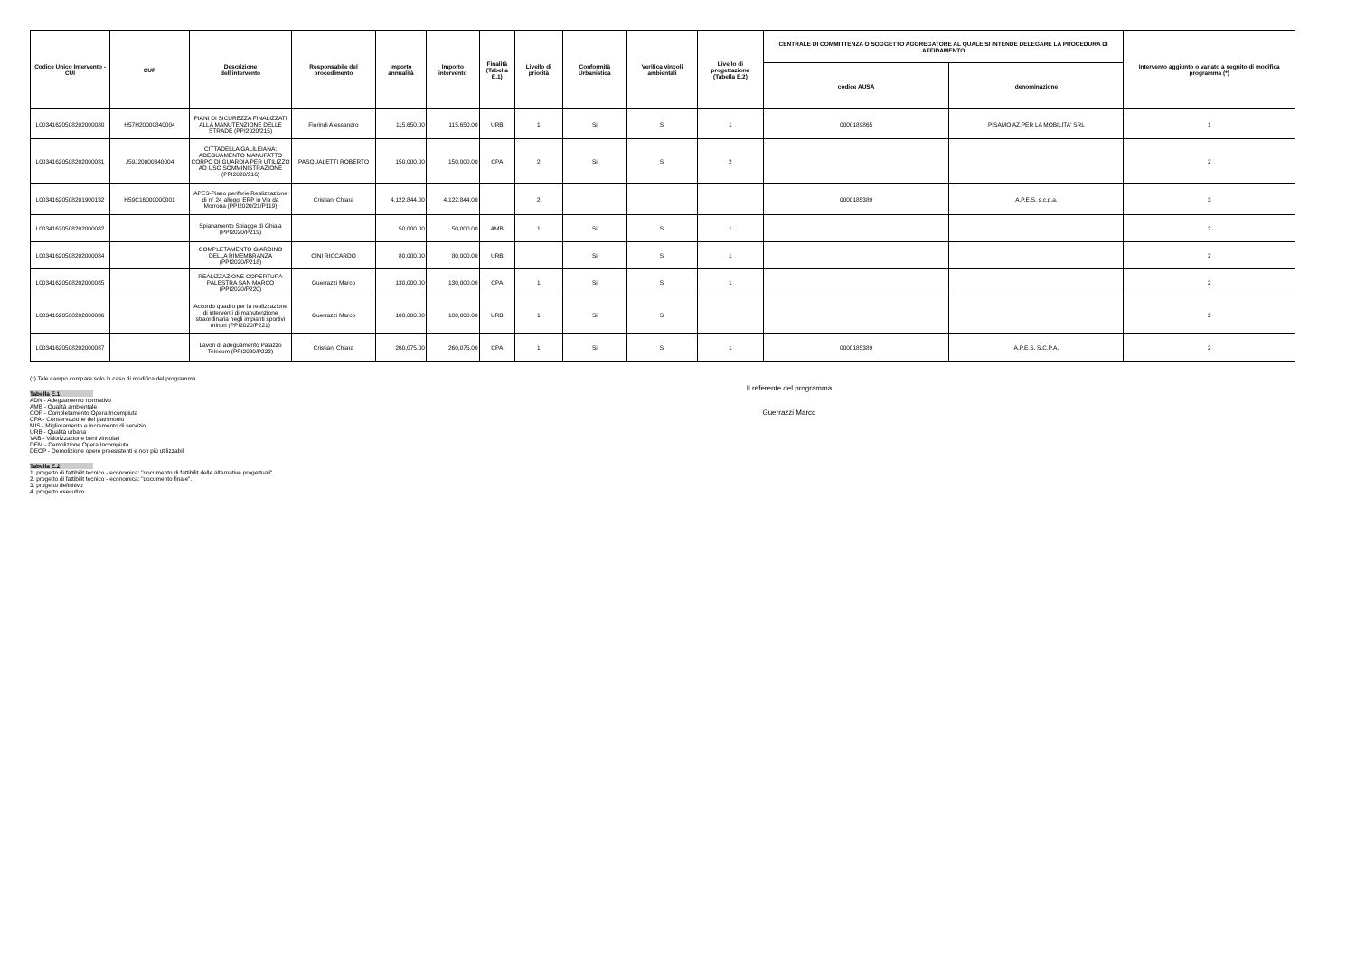| Codice Unico Intervento - CUI | CUP | Descrizione dell'intervento | Responsabile del procedimento | Importo annualità | Importo intervento | Finalità (Tabella E.1) | Livello di priorità | Conformità Urbanistica | Verifica vincoli ambientali | Livello di progettazione (Tabella E.2) | CENTRALE DI COMMITTENZA O SOGGETTO AGGREGATORE AL QUALE SI INTENDE DELEGARE LA PROCEDURA DI AFFIDAMENTO | | Intervento aggiunto o variato a seguito di modifica programma (*) |
| --- | --- | --- | --- | --- | --- | --- | --- | --- | --- | --- | --- | --- | --- |
| | | | | | | | | | | | codice AUSA | denominazione | |
| L00341620508202000080 | H57H20000840004 | PIANI DI SICUREZZA FINALIZZATI ALLA MANUTENZIONE DELLE STRADE (PPI2020/215) | Fiorindi Alessandro | 115,650.00 | 115,650.00 | URB | 1 | Si | Si | 1 | 0000189865 | PISAMO AZ.PER LA MOBILITA' SRL | 1 |
| L00341620508202000081 | J59J20000340004 | CITTADELLA GALILEIANA: ADEGUAMENTO MANUFATTO CORPO DI GUARDIA PER UTILIZZO AD USO SOMMINISTRAZIONE (PPI2020/216) | PASQUALETTI ROBERTO | 150,000.00 | 150,000.00 | CPA | 2 | Si | Si | 2 | | | 2 |
| L00341620508201900132 | H59C16000000001 | APES-Piano periferie:Realizzazione di n° 24 alloggi ERP in Via da Morrona (PPI2020/21/P119) | Cristiani Chiara | 4,122,844.00 | 4,122,844.00 | | 2 | | | | 0000185389 | A.P.E.S. s.c.p.a. | 3 |
| L00341620508202000082 | | Spianamento Spiagge di Ghiaia (PPI2020/P219) | | 50,000.00 | 50,000.00 | AMB | 1 | Si | Si | 1 | | | 2 |
| L00341620508202000084 | | COMPLETAMENTO GIARDINO DELLA RIMEMBRANZA (PPI2020/P218) | CINI RICCARDO | 80,000.00 | 80,000.00 | URB | | Si | Si | 1 | | | 2 |
| L00341620508202000085 | | REALIZZAZIONE COPERTURA PALESTRA SAN MARCO (PPI2020/P220) | Guerrazzi Marco | 130,000.00 | 130,000.00 | CPA | 1 | Si | Si | 1 | | | 2 |
| L00341620508202000086 | | Accordo quadro per la realizzazione di interventi di manutenzione straordinaria negli impianti sportivi minori (PPI2020/P221) | Guerrazzi Marco | 100,000.00 | 100,000.00 | URB | 1 | Si | Si | | | | 2 |
| L00341620508202000087 | | Lavori di adeguamento Palazzo Telecom (PPI2020/P222) | Cristiani Chiara | 260,075.00 | 260,075.00 | CPA | 1 | Si | Si | 1 | 0000185389 | A.P.E.S. S.C.P.A. | 2 |
(*) Tale campo compare solo in caso di modifica del programma
Tabella E.1
ADN - Adeguamento normativo
AMB - Qualità ambientale
COP - Completamento Opera Incompiuta
CPA - Conservazione del patrimonio
MIS - Miglioramento e incremento di servizio
URB - Qualità urbana
VAB - Valorizzazione beni vincolati
DEM - Demolizione Opera Incompiuta
DEOP - Demolizione opere preesistenti e non più utilizzabili
Tabella E.2
1. progetto di fattibilit tecnico - economica: "documento di fattibilit delle alternative progettuali".
2. progetto di fattibilit tecnico - economica: "documento finale".
3. progetto definitivo
4. progetto esecutivo
Il referente del programma
Guerrazzi Marco